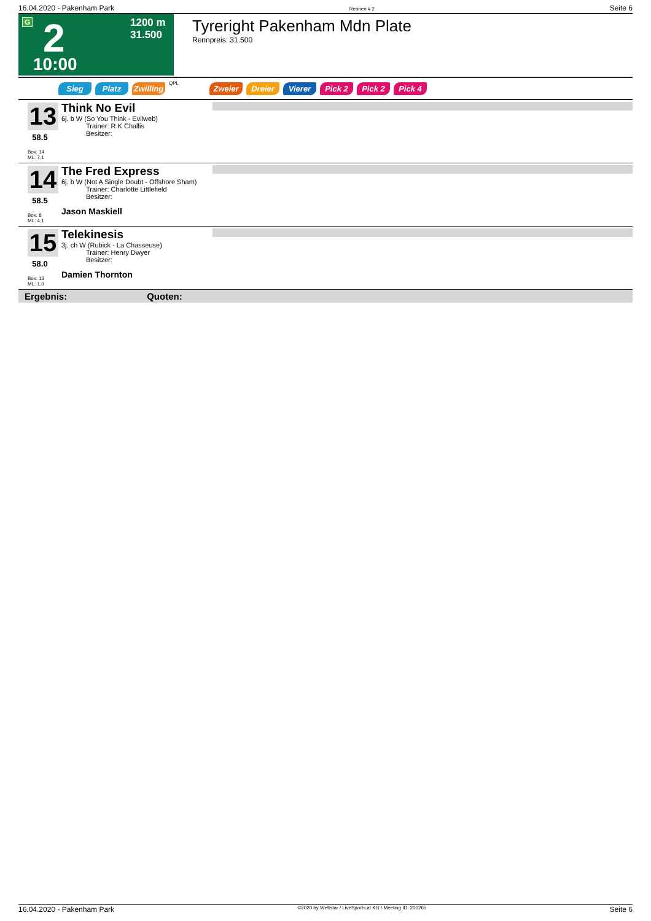16.04.2020 - Pakenham Park Rennen # 2 Seite 6
G 2
10:00
1200 m
31.500
Tyreright Pakenham Mdn Plate
Rennpreis: 31.500
Sieg Platz Zwilling QPL Zweier Dreier Vierer Pick 2 Pick 2 Pick 4
13
58.5
Box: 14
ML: 7,1
Think No Evil
6j. b W (So You Think - Evilweb)
Trainer: R K Challis
Besitzer:
14
58.5
Box: 8
ML: 4,1
The Fred Express
6j. b W (Not A Single Doubt - Offshore Sham)
Trainer: Charlotte Littlefield
Besitzer:
Jason Maskiell
15
58.0
Box: 13
ML: 1,0
Telekinesis
3j. ch W (Rubick - La Chasseuse)
Trainer: Henry Dwyer
Besitzer:
Damien Thornton
Ergebnis: Quoten:
16.04.2020 - Pakenham Park ©2020 by Wettstar / LiveSports.at KG / Meeting ID: 200265 Seite 6